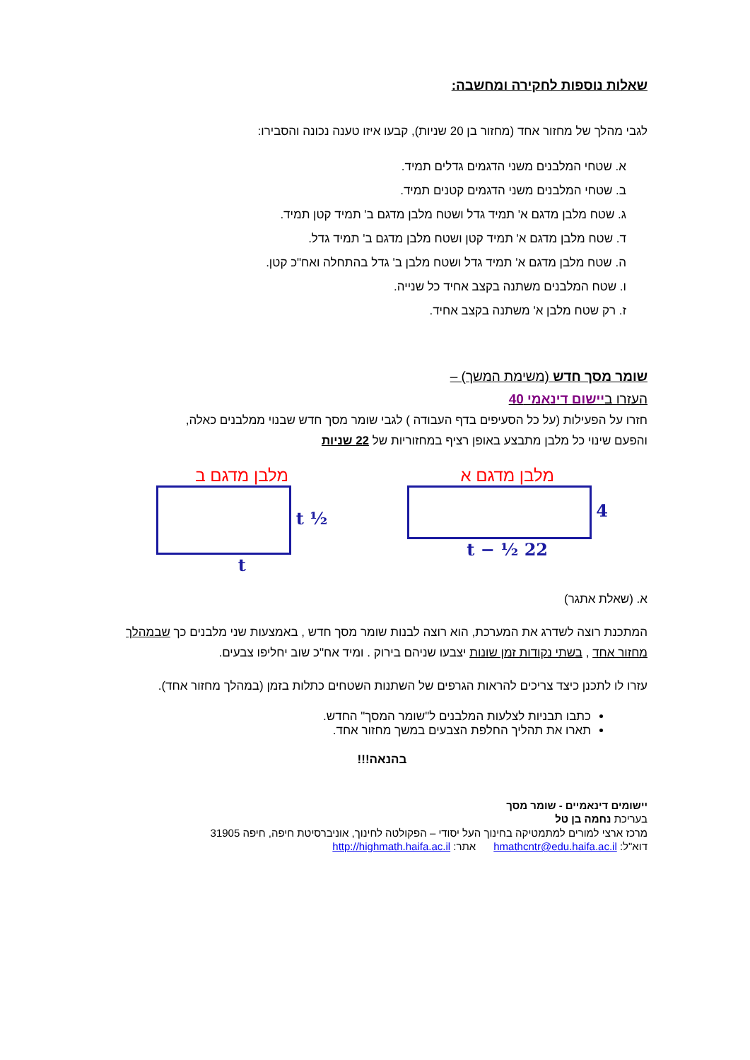שאלות נוספות לחקירה ומחשבה:
לגבי מהלך של מחזור אחד (מחזור בן 20 שניות), קבעו איזו טענה נכונה והסבירו:
א. שטחי המלבנים משני הדגמים גדלים תמיד.
ב. שטחי המלבנים משני הדגמים קטנים תמיד.
ג. שטח מלבן מדגם א' תמיד גדל ושטח מלבן מדגם ב' תמיד קטן תמיד.
ד. שטח מלבן מדגם א' תמיד קטן ושטח מלבן מדגם ב' תמיד גדל.
ה. שטח מלבן מדגם א' תמיד גדל ושטח מלבן ב' גדל בהתחלה ואח"כ קטן.
ו. שטח המלבנים משתנה בקצב אחיד כל שנייה.
ז. רק שטח מלבן א' משתנה בקצב אחיד.
שומר מסך חדש (משימת המשך) –
העזרו ביישום דינאמי 40
חזרו על הפעילות (על כל הסעיפים בדף העבודה ) לגבי שומר מסך חדש שבנוי ממלבנים כאלה,
והפעם שינוי כל מלבן מתבצע באופן רציף במחזוריות של 22 שניות
מלבן מדגם א
4
22 ½ − t
מלבן מדגם ב
½ t
t
א. (שאלת אתגר)
המתכנת רוצה לשדרג את המערכת, הוא רוצה לבנות שומר מסך חדש , באמצעות שני מלבנים כך שבמהלך מחזור אחד , בשתי נקודות זמן שונות יצבעו שניהם בירוק . ומיד אח"כ שוב יחליפו צבעים.
עזרו לו לתכנן כיצד צריכים להראות הגרפים של השתנות השטחים כתלות בזמן (במהלך מחזור אחד).
כתבו תבניות לצלעות המלבנים ל"שומר המסך" החדש.
תארו את תהליך החלפת הצבעים במשך מחזור אחד.
בהנאה!!!
יישומים דינאמיים - שומר מסך
בעריכת נחמה בן טל
מרכז ארצי למורים למתמטיקה בחינוך העל יסודי – הפקולטה לחינוך, אוניברסיטת חיפה, חיפה 31905
דוא"ל: hmathcntr@edu.haifa.ac.il אתר: http://highmath.haifa.ac.il